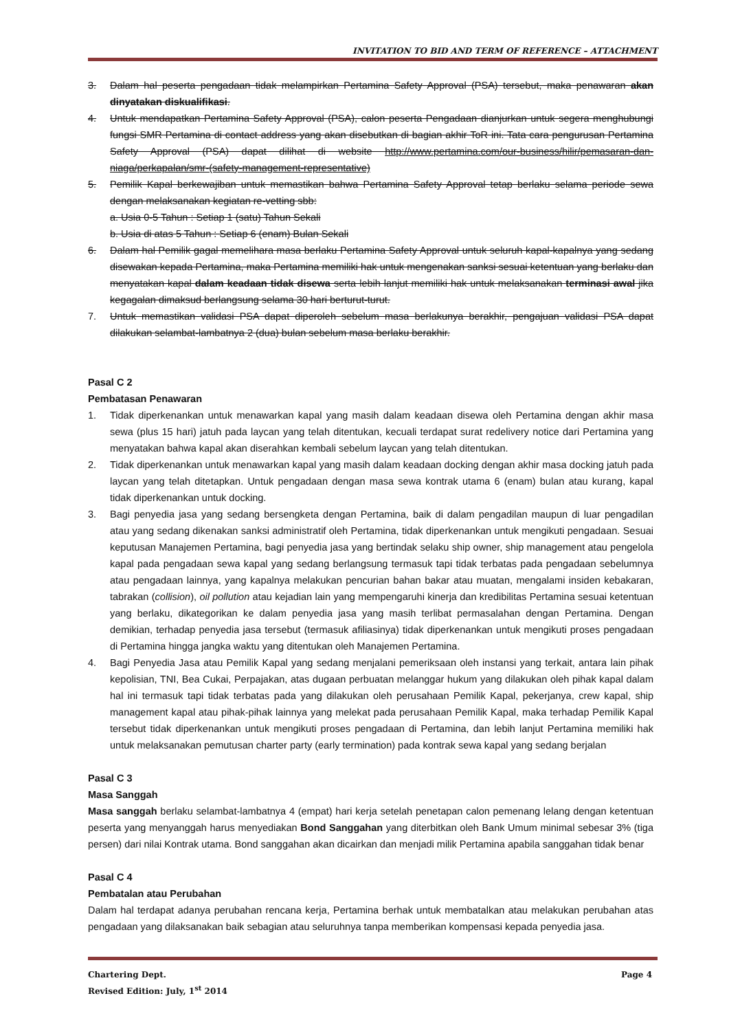INVITATION TO BID AND TERM OF REFERENCE – ATTACHMENT
3. Dalam hal peserta pengadaan tidak melampirkan Pertamina Safety Approval (PSA) tersebut, maka penawaran akan dinyatakan diskualifikasi.
4. Untuk mendapatkan Pertamina Safety Approval (PSA), calon peserta Pengadaan dianjurkan untuk segera menghubungi fungsi SMR Pertamina di contact address yang akan disebutkan di bagian akhir ToR ini. Tata cara pengurusan Pertamina Safety Approval (PSA) dapat dilihat di website http://www.pertamina.com/our-business/hilir/pemasaran-dan-niaga/perkapalan/smr-(safety-management-representative)
5. Pemilik Kapal berkewajiban untuk memastikan bahwa Pertamina Safety Approval tetap berlaku selama periode sewa dengan melaksanakan kegiatan re-vetting sbb:
a. Usia 0-5 Tahun : Setiap 1 (satu) Tahun Sekali
b. Usia di atas 5 Tahun : Setiap 6 (enam) Bulan Sekali
6. Dalam hal Pemilik gagal memelihara masa berlaku Pertamina Safety Approval untuk seluruh kapal-kapalnya yang sedang disewakan kepada Pertamina, maka Pertamina memiliki hak untuk mengenakan sanksi sesuai ketentuan yang berlaku dan menyatakan kapal dalam keadaan tidak disewa serta lebih lanjut memiliki hak untuk melaksanakan terminasi awal jika kegagalan dimaksud berlangsung selama 30 hari berturut-turut.
7. Untuk memastikan validasi PSA dapat diperoleh sebelum masa berlakunya berakhir, pengajuan validasi PSA dapat dilakukan selambat-lambatnya 2 (dua) bulan sebelum masa berlaku berakhir.
Pasal C 2
Pembatasan Penawaran
1. Tidak diperkenankan untuk menawarkan kapal yang masih dalam keadaan disewa oleh Pertamina dengan akhir masa sewa (plus 15 hari) jatuh pada laycan yang telah ditentukan, kecuali terdapat surat redelivery notice dari Pertamina yang menyatakan bahwa kapal akan diserahkan kembali sebelum laycan yang telah ditentukan.
2. Tidak diperkenankan untuk menawarkan kapal yang masih dalam keadaan docking dengan akhir masa docking jatuh pada laycan yang telah ditetapkan. Untuk pengadaan dengan masa sewa kontrak utama 6 (enam) bulan atau kurang, kapal tidak diperkenankan untuk docking.
3. Bagi penyedia jasa yang sedang bersengketa dengan Pertamina, baik di dalam pengadilan maupun di luar pengadilan atau yang sedang dikenakan sanksi administratif oleh Pertamina, tidak diperkenankan untuk mengikuti pengadaan. Sesuai keputusan Manajemen Pertamina, bagi penyedia jasa yang bertindak selaku ship owner, ship management atau pengelola kapal pada pengadaan sewa kapal yang sedang berlangsung termasuk tapi tidak terbatas pada pengadaan sebelumnya atau pengadaan lainnya, yang kapalnya melakukan pencurian bahan bakar atau muatan, mengalami insiden kebakaran, tabrakan (collision), oil pollution atau kejadian lain yang mempengaruhi kinerja dan kredibilitas Pertamina sesuai ketentuan yang berlaku, dikategorikan ke dalam penyedia jasa yang masih terlibat permasalahan dengan Pertamina. Dengan demikian, terhadap penyedia jasa tersebut (termasuk afiliasinya) tidak diperkenankan untuk mengikuti proses pengadaan di Pertamina hingga jangka waktu yang ditentukan oleh Manajemen Pertamina.
4. Bagi Penyedia Jasa atau Pemilik Kapal yang sedang menjalani pemeriksaan oleh instansi yang terkait, antara lain pihak kepolisian, TNI, Bea Cukai, Perpajakan, atas dugaan perbuatan melanggar hukum yang dilakukan oleh pihak kapal dalam hal ini termasuk tapi tidak terbatas pada yang dilakukan oleh perusahaan Pemilik Kapal, pekerjanya, crew kapal, ship management kapal atau pihak-pihak lainnya yang melekat pada perusahaan Pemilik Kapal, maka terhadap Pemilik Kapal tersebut tidak diperkenankan untuk mengikuti proses pengadaan di Pertamina, dan lebih lanjut Pertamina memiliki hak untuk melaksanakan pemutusan charter party (early termination) pada kontrak sewa kapal yang sedang berjalan
Pasal C 3
Masa Sanggah
Masa sanggah berlaku selambat-lambatnya 4 (empat) hari kerja setelah penetapan calon pemenang lelang dengan ketentuan peserta yang menyanggah harus menyediakan Bond Sanggahan yang diterbitkan oleh Bank Umum minimal sebesar 3% (tiga persen) dari nilai Kontrak utama. Bond sanggahan akan dicairkan dan menjadi milik Pertamina apabila sanggahan tidak benar
Pasal C 4
Pembatalan atau Perubahan
Dalam hal terdapat adanya perubahan rencana kerja, Pertamina berhak untuk membatalkan atau melakukan perubahan atas pengadaan yang dilaksanakan baik sebagian atau seluruhnya tanpa memberikan kompensasi kepada penyedia jasa.
Chartering Dept. Page 4
Revised Edition: July, 1<sup>st</sup> 2014